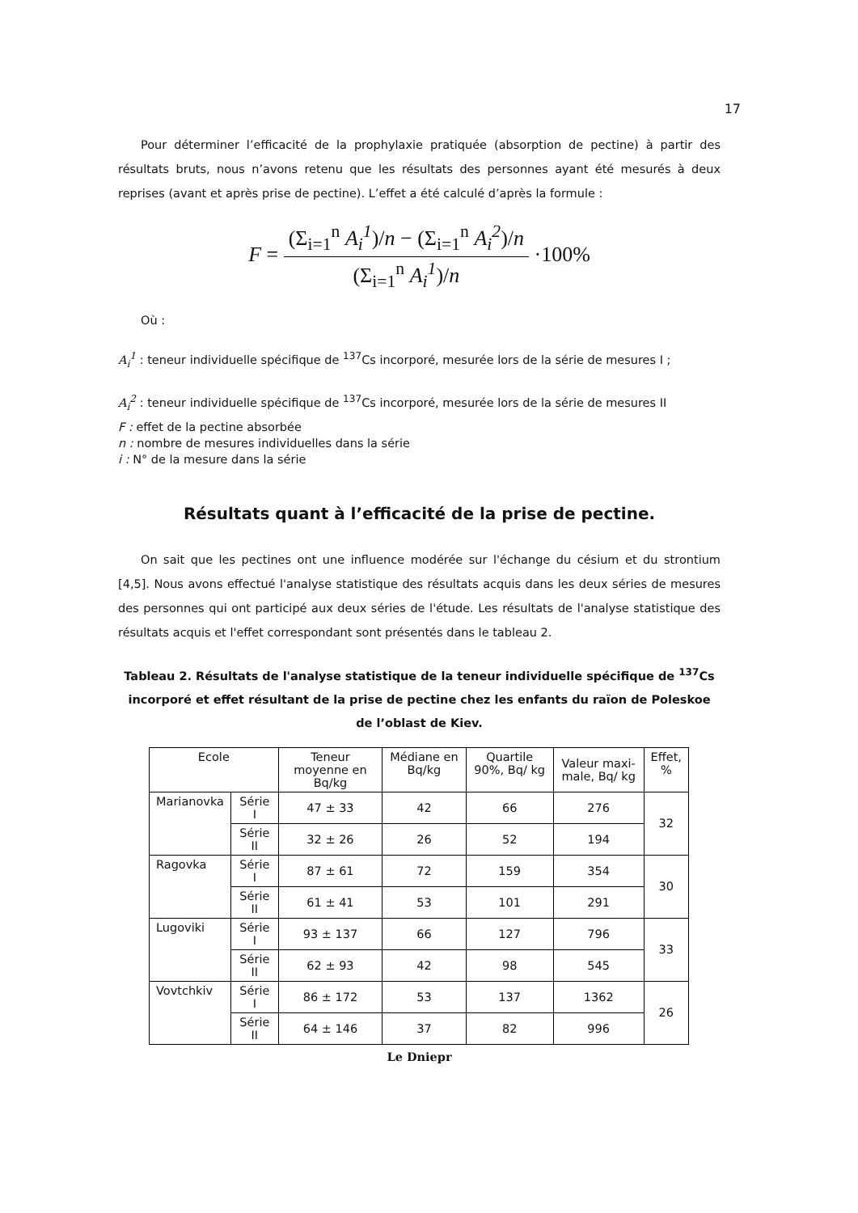17
Pour déterminer l’efficacité de la prophylaxie pratiquée (absorption de pectine) à partir des résultats bruts, nous n’avons retenu que les résultats des personnes ayant été mesurés à deux reprises (avant et après prise de pectine). L’effet a été calculé d’après la formule :
F = (Σ<sub>i=1</sub><sup>n</sup> A<sub>i</sub><sup>1</sup>)/n − (Σ<sub>i=1</sub><sup>n</sup> A<sub>i</sub><sup>2</sup>)/n (Σ<sub>i=1</sub><sup>n</sup> A<sub>i</sub><sup>1</sup>)/n ·100%
Où :
A<sub>i</sub><sup>1</sup> : teneur individuelle spécifique de <sup>137</sup>Cs incorporé, mesurée lors de la série de mesures I ;
A<sub>i</sub><sup>2</sup> : teneur individuelle spécifique de <sup>137</sup>Cs incorporé, mesurée lors de la série de mesures II
F : effet de la pectine absorbée
n : nombre de mesures individuelles dans la série
i : N° de la mesure dans la série
Résultats quant à l’efficacité de la prise de pectine.
On sait que les pectines ont une influence modérée sur l'échange du césium et du strontium [4,5]. Nous avons effectué l'analyse statistique des résultats acquis dans les deux séries de mesures des personnes qui ont participé aux deux séries de l'étude. Les résultats de l'analyse statistique des résultats acquis et l'effet correspondant sont présentés dans le tableau 2.
Tableau 2. Résultats de l'analyse statistique de la teneur individuelle spécifique de <sup>137</sup>Cs incorporé et effet résultant de la prise de pectine chez les enfants du raïon de Poleskoe de l’oblast de Kiev.
| Ecole | | Teneur moyenne en Bq/kg | Médiane en Bq/kg | Quartile 90%, Bq/ kg | Valeur maxi-male, Bq/ kg | Effet, % |
| --- | --- | --- | --- | --- | --- | --- |
| Marianovka | Série I | 47 ± 33 | 42 | 66 | 276 | 32 |
| | Série II | 32 ± 26 | 26 | 52 | 194 | |
| Ragovka | Série I | 87 ± 61 | 72 | 159 | 354 | 30 |
| | Série II | 61 ± 41 | 53 | 101 | 291 | |
| Lugoviki | Série I | 93 ± 137 | 66 | 127 | 796 | 33 |
| | Série II | 62 ± 93 | 42 | 98 | 545 | |
| Vovtchkiv | Série I | 86 ± 172 | 53 | 137 | 1362 | 26 |
| | Série II | 64 ± 146 | 37 | 82 | 996 | |
Le Dniepr